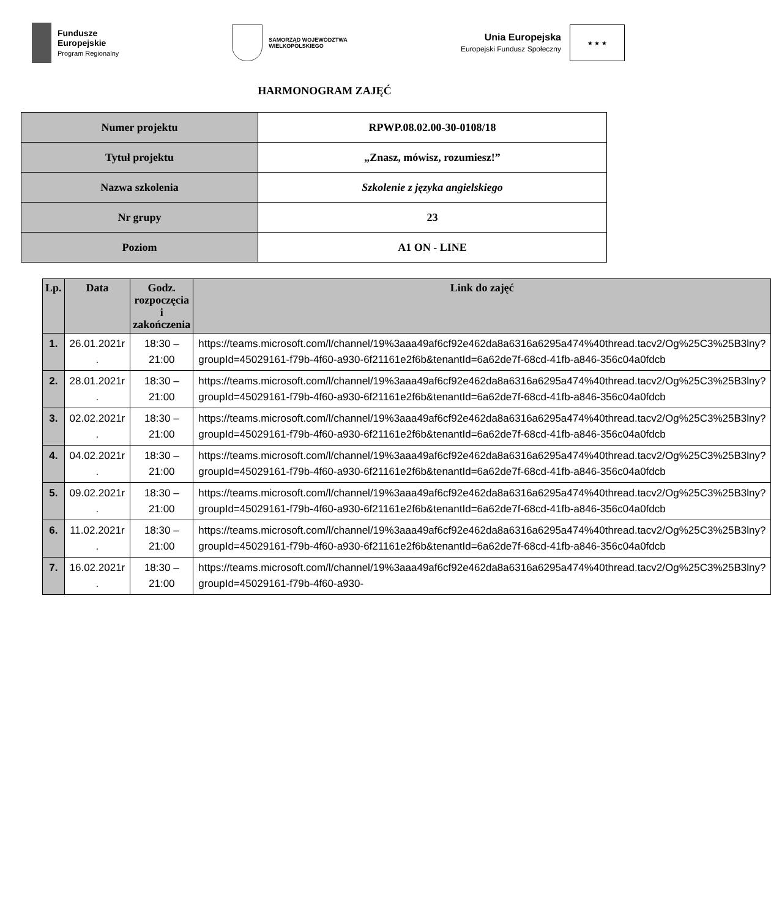Fundusze
Europejskie
Program Regionalny
SAMORZĄD WOJEWÓDZTWA
WIELKOPOLSKIEGO
Unia Europejska
Europejski Fundusz Społeczny
★ ★ ★
HARMONOGRAM ZAJĘĆ
| Numer projektu | RPWP.08.02.00-30-0108/18 |
| Tytuł projektu | „Znasz, mówisz, rozumiesz!” |
| Nazwa szkolenia | Szkolenie z języka angielskiego |
| Nr grupy | 23 |
| Poziom | A1 ON - LINE |
| Lp. | Data | Godz. rozpoczęcia i zakończenia | Link do zajęć |
| --- | --- | --- | --- |
| 1. | 26.01.2021r . | 18:30 – 21:00 | https://teams.microsoft.com/l/channel/19%3aaa49af6cf92e462da8a6316a6295a474%40thread.tacv2/Og%25C3%25B3lny?groupId=45029161-f79b-4f60-a930-6f21161e2f6b&tenantId=6a62de7f-68cd-41fb-a846-356c04a0fdcb |
| 2. | 28.01.2021r . | 18:30 – 21:00 | https://teams.microsoft.com/l/channel/19%3aaa49af6cf92e462da8a6316a6295a474%40thread.tacv2/Og%25C3%25B3lny?groupId=45029161-f79b-4f60-a930-6f21161e2f6b&tenantId=6a62de7f-68cd-41fb-a846-356c04a0fdcb |
| 3. | 02.02.2021r . | 18:30 – 21:00 | https://teams.microsoft.com/l/channel/19%3aaa49af6cf92e462da8a6316a6295a474%40thread.tacv2/Og%25C3%25B3lny?groupId=45029161-f79b-4f60-a930-6f21161e2f6b&tenantId=6a62de7f-68cd-41fb-a846-356c04a0fdcb |
| 4. | 04.02.2021r . | 18:30 – 21:00 | https://teams.microsoft.com/l/channel/19%3aaa49af6cf92e462da8a6316a6295a474%40thread.tacv2/Og%25C3%25B3lny?groupId=45029161-f79b-4f60-a930-6f21161e2f6b&tenantId=6a62de7f-68cd-41fb-a846-356c04a0fdcb |
| 5. | 09.02.2021r . | 18:30 – 21:00 | https://teams.microsoft.com/l/channel/19%3aaa49af6cf92e462da8a6316a6295a474%40thread.tacv2/Og%25C3%25B3lny?groupId=45029161-f79b-4f60-a930-6f21161e2f6b&tenantId=6a62de7f-68cd-41fb-a846-356c04a0fdcb |
| 6. | 11.02.2021r . | 18:30 – 21:00 | https://teams.microsoft.com/l/channel/19%3aaa49af6cf92e462da8a6316a6295a474%40thread.tacv2/Og%25C3%25B3lny?groupId=45029161-f79b-4f60-a930-6f21161e2f6b&tenantId=6a62de7f-68cd-41fb-a846-356c04a0fdcb |
| 7. | 16.02.2021r . | 18:30 – 21:00 | https://teams.microsoft.com/l/channel/19%3aaa49af6cf92e462da8a6316a6295a474%40thread.tacv2/Og%25C3%25B3lny?groupId=45029161-f79b-4f60-a930- |